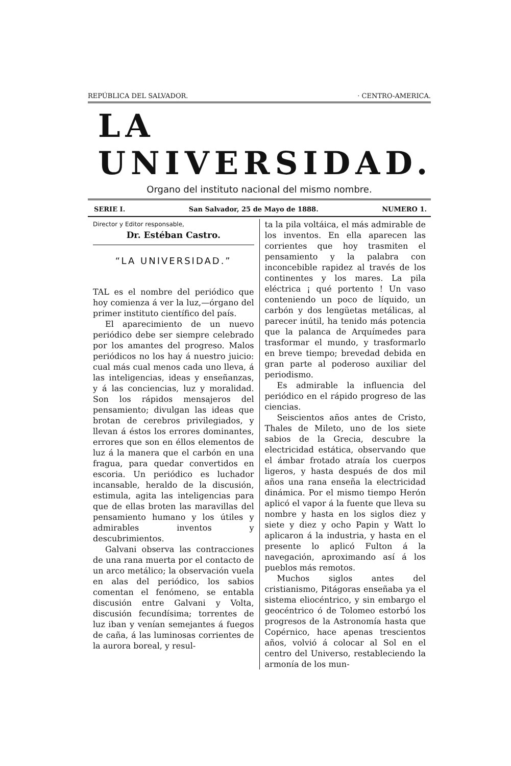REPÚBLICA DEL SALVADOR. · CENTRO-AMERICA.
LA UNIVERSIDAD.
Organo del instituto nacional del mismo nombre.
SERIE I. San Salvador, 25 de Mayo de 1888. NUMERO 1.
Director y Editor responsable,
Dr. Estéban Castro.
“LA UNIVERSIDAD.”
TAL es el nombre del periódico que hoy comienza á ver la luz,—órgano del primer instituto científico del país.
El aparecimiento de un nuevo periódico debe ser siempre celebrado por los amantes del progreso. Malos periódicos no los hay á nuestro juicio: cual más cual menos cada uno lleva, á las inteligencias, ideas y enseñanzas, y á las conciencias, luz y moralidad. Son los rápidos mensajeros del pensamiento; divulgan las ideas que brotan de cerebros privilegiados, y llevan á éstos los errores dominantes, errores que son en éllos elementos de luz á la manera que el carbón en una fragua, para quedar convertidos en escoria. Un periódico es luchador incansable, heraldo de la discusión, estimula, agita las inteligencias para que de ellas broten las maravillas del pensamiento humano y los útiles y admirables inventos y descubrimientos.
Galvani observa las contracciones de una rana muerta por el contacto de un arco metálico; la observación vuela en alas del periódico, los sabios comentan el fenómeno, se entabla discusión entre Galvani y Volta, discusión fecundísima; torrentes de luz iban y venían semejantes á fuegos de caña, á las luminosas corrientes de la aurora boreal, y resul-
ta la pila voltáica, el más admirable de los inventos. En ella aparecen las corrientes que hoy trasmiten el pensamiento y la palabra con inconcebible rapidez al través de los continentes y los mares. La pila eléctrica ¡ qué portento ! Un vaso conteniendo un poco de líquido, un carbón y dos lengüetas metálicas, al parecer inútil, ha tenido más potencia que la palanca de Arquímedes para trasformar el mundo, y trasformarlo en breve tiempo; brevedad debida en gran parte al poderoso auxiliar del periodismo.
Es admirable la influencia del periódico en el rápido progreso de las ciencias.
Seiscientos años antes de Cristo, Thales de Mileto, uno de los siete sabios de la Grecia, descubre la electricidad estática, observando que el ámbar frotado atraía los cuerpos ligeros, y hasta después de dos mil años una rana enseña la electricidad dinámica. Por el mismo tiempo Herón aplicó el vapor á la fuente que lleva su nombre y hasta en los siglos diez y siete y diez y ocho Papin y Watt lo aplicaron á la industria, y hasta en el presente lo aplicó Fulton á la navegación, aproximando así á los pueblos más remotos.
Muchos siglos antes del cristianismo, Pitágoras enseñaba ya el sistema eliocéntrico, y sin embargo el geocéntrico ó de Tolomeo estorbó los progresos de la Astronomía hasta que Copérnico, hace apenas trescientos años, volvió á colocar al Sol en el centro del Universo, restableciendo la armonía de los mun-